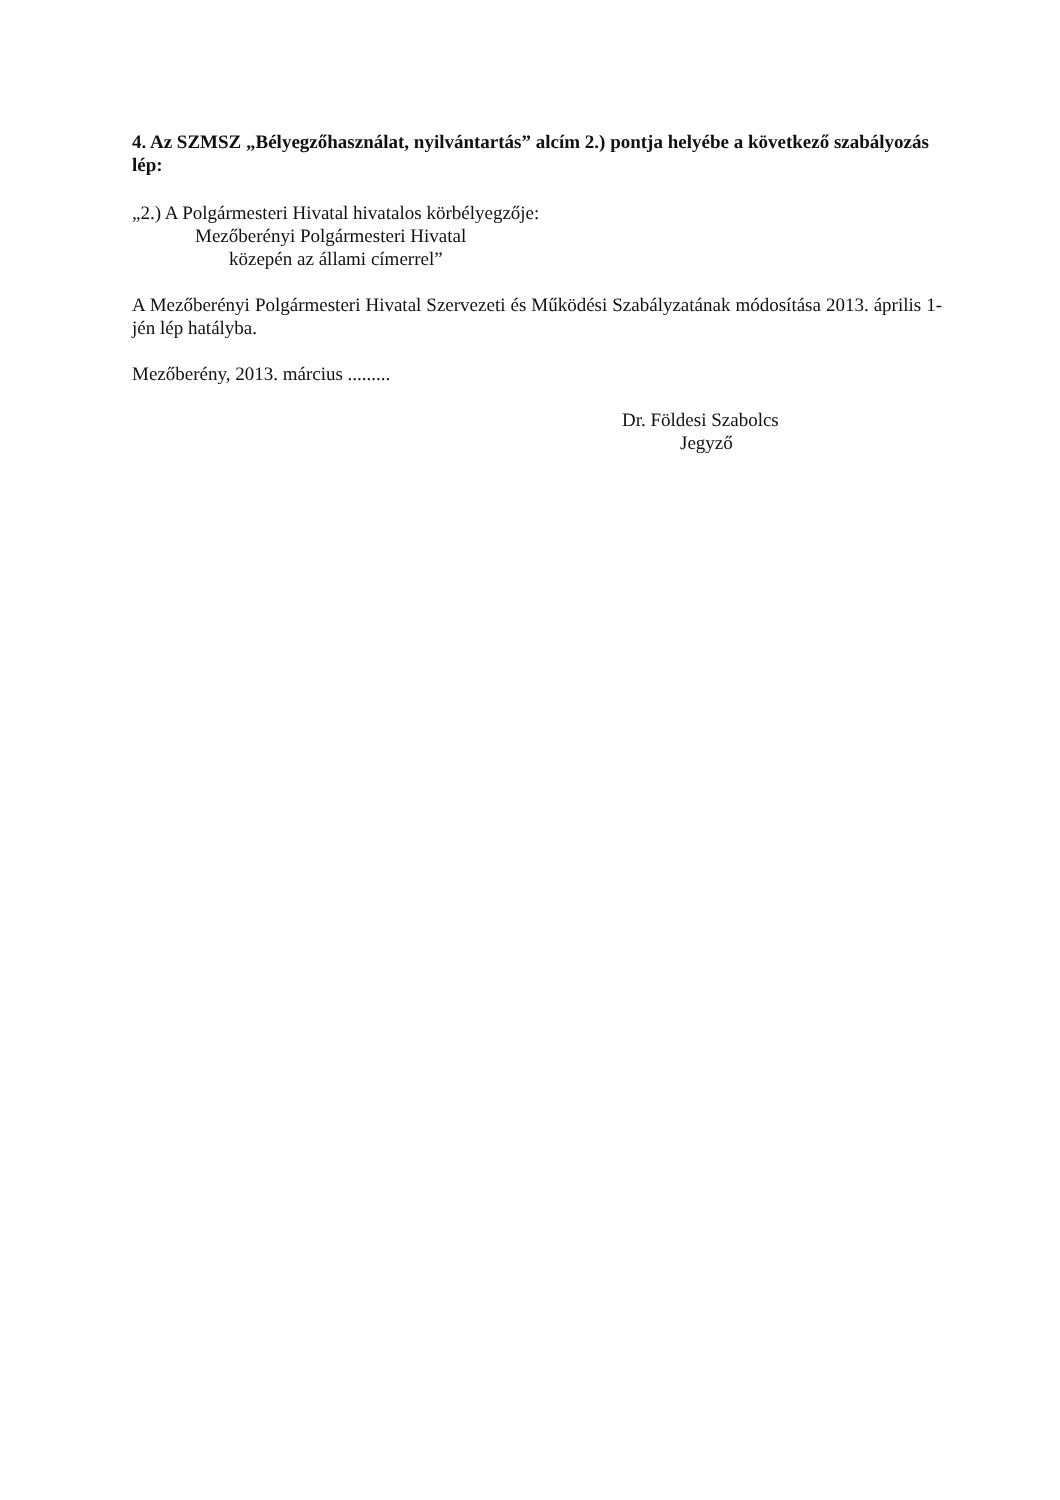4. Az SZMSZ „Bélyegzőhasználat, nyilvántartás” alcím 2.) pontja helyébe a következő szabályozás lép:
„2.) A Polgármesteri Hivatal hivatalos körbélyegzője:
Mezőberényi Polgármesteri Hivatal
közepén az állami címerrel”
A Mezőberényi Polgármesteri Hivatal Szervezeti és Működési Szabályzatának módosítása 2013. április 1-jén lép hatályba.
Mezőberény, 2013. március .........
Dr. Földesi Szabolcs
Jegyző